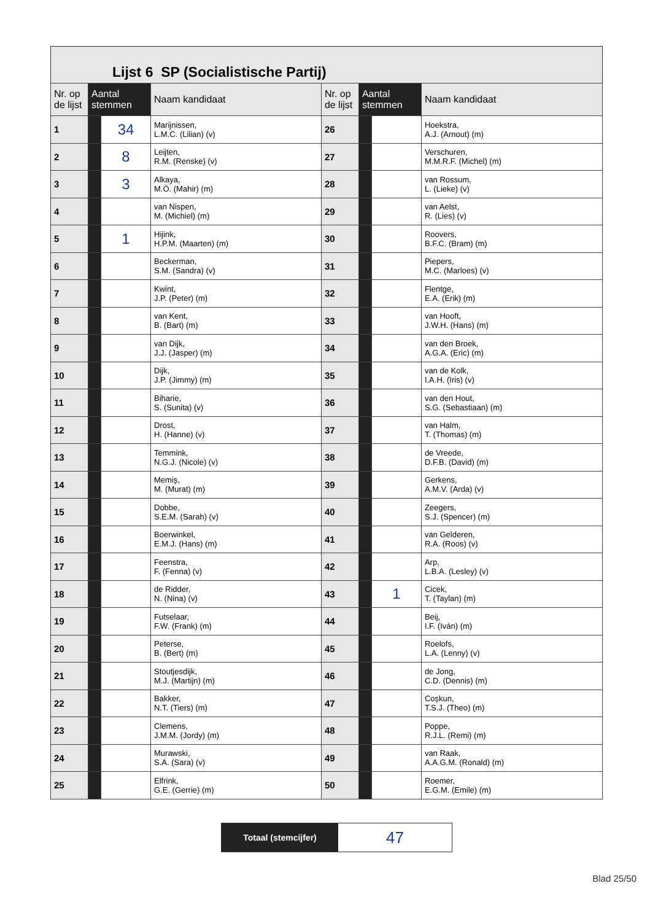Lijst 6 SP (Socialistische Partij)
| Nr. op de lijst | Aantal stemmen | | Naam kandidaat | Nr. op de lijst | Aantal stemmen | | Naam kandidaat |
| --- | --- | --- | --- | --- | --- | --- | --- |
| 1 | | 34 | Marijnissen, L.M.C. (Lilian) (v) | 26 | | | Hoekstra, A.J. (Arnout) (m) |
| 2 | | 8 | Leijten, R.M. (Renske) (v) | 27 | | | Verschuren, M.M.R.F. (Michel) (m) |
| 3 | | 3 | Alkaya, M.Ö. (Mahir) (m) | 28 | | | van Rossum, L. (Lieke) (v) |
| 4 | | | van Nispen, M. (Michiel) (m) | 29 | | | van Aelst, R. (Lies) (v) |
| 5 | | 1 | Hijink, H.P.M. (Maarten) (m) | 30 | | | Roovers, B.F.C. (Bram) (m) |
| 6 | | | Beckerman, S.M. (Sandra) (v) | 31 | | | Piepers, M.C. (Marloes) (v) |
| 7 | | | Kwint, J.P. (Peter) (m) | 32 | | | Flentge, E.A. (Erik) (m) |
| 8 | | | van Kent, B. (Bart) (m) | 33 | | | van Hooft, J.W.H. (Hans) (m) |
| 9 | | | van Dijk, J.J. (Jasper) (m) | 34 | | | van den Broek, A.G.A. (Eric) (m) |
| 10 | | | Dijk, J.P. (Jimmy) (m) | 35 | | | van de Kolk, I.A.H. (Iris) (v) |
| 11 | | | Biharie, S. (Sunita) (v) | 36 | | | van den Hout, S.G. (Sebastiaan) (m) |
| 12 | | | Drost, H. (Hanne) (v) | 37 | | | van Halm, T. (Thomas) (m) |
| 13 | | | Temmink, N.G.J. (Nicole) (v) | 38 | | | de Vreede, D.F.B. (David) (m) |
| 14 | | | Memiş, M. (Murat) (m) | 39 | | | Gerkens, A.M.V. (Arda) (v) |
| 15 | | | Dobbe, S.E.M. (Sarah) (v) | 40 | | | Zeegers, S.J. (Spencer) (m) |
| 16 | | | Boerwinkel, E.M.J. (Hans) (m) | 41 | | | van Gelderen, R.A. (Roos) (v) |
| 17 | | | Feenstra, F. (Fenna) (v) | 42 | | | Arp, L.B.A. (Lesley) (v) |
| 18 | | | de Ridder, N. (Nina) (v) | 43 | | 1 | Cicek, T. (Taylan) (m) |
| 19 | | | Futselaar, F.W. (Frank) (m) | 44 | | | Beij, I.F. (Iván) (m) |
| 20 | | | Peterse, B. (Bert) (m) | 45 | | | Roelofs, L.A. (Lenny) (v) |
| 21 | | | Stoutjesdijk, M.J. (Martijn) (m) | 46 | | | de Jong, C.D. (Dennis) (m) |
| 22 | | | Bakker, N.T. (Tiers) (m) | 47 | | | Coşkun, T.S.J. (Theo) (m) |
| 23 | | | Clemens, J.M.M. (Jordy) (m) | 48 | | | Poppe, R.J.L. (Remi) (m) |
| 24 | | | Murawski, S.A. (Sara) (v) | 49 | | | van Raak, A.A.G.M. (Ronald) (m) |
| 25 | | | Elfrink, G.E. (Gerrie) (m) | 50 | | | Roemer, E.G.M. (Emile) (m) |
Totaal (stemcijfer)
47
Blad 25/50